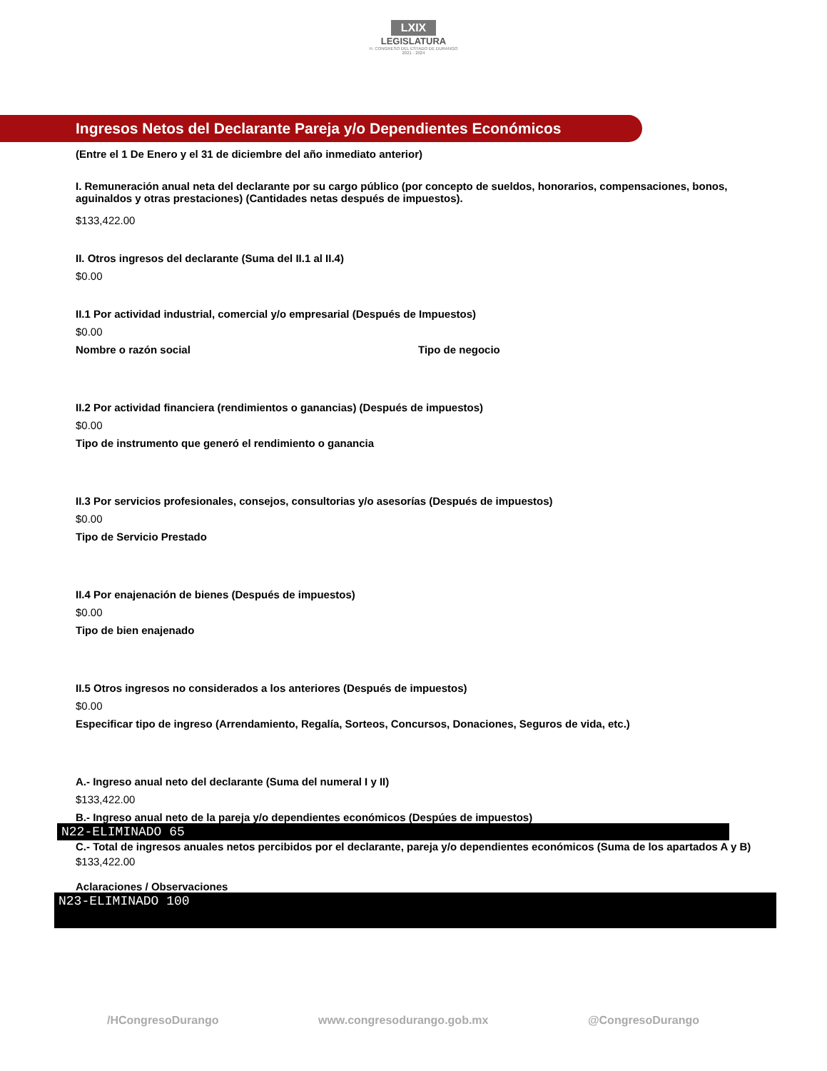LXIX
LEGISLATURA
H. CONGRESO DEL ESTADO DE DURANGO
2021 - 2024
Ingresos Netos del Declarante Pareja y/o Dependientes Económicos
(Entre el 1 De Enero y el 31 de diciembre del año inmediato anterior)
I. Remuneración anual neta del declarante por su cargo público (por concepto de sueldos, honorarios, compensaciones, bonos, aguinaldos y otras prestaciones) (Cantidades netas después de impuestos).
$133,422.00
II. Otros ingresos del declarante (Suma del II.1 al II.4)
$0.00
II.1 Por actividad industrial, comercial y/o empresarial (Después de Impuestos)
$0.00
Nombre o razón social Tipo de negocio
II.2 Por actividad financiera (rendimientos o ganancias) (Después de impuestos)
$0.00
Tipo de instrumento que generó el rendimiento o ganancia
II.3 Por servicios profesionales, consejos, consultorias y/o asesorías (Después de impuestos)
$0.00
Tipo de Servicio Prestado
II.4 Por enajenación de bienes (Después de impuestos)
$0.00
Tipo de bien enajenado
II.5 Otros ingresos no considerados a los anteriores (Después de impuestos)
$0.00
Especificar tipo de ingreso (Arrendamiento, Regalía, Sorteos, Concursos, Donaciones, Seguros de vida, etc.)
A.- Ingreso anual neto del declarante (Suma del numeral I y II)
$133,422.00
B.- Ingreso anual neto de la pareja y/o dependientes económicos (Despúes de impuestos)
N22-ELIMINADO 65
C.- Total de ingresos anuales netos percibidos por el declarante, pareja y/o dependientes económicos (Suma de los apartados A y B)
$133,422.00
Aclaraciones / Observaciones
N23-ELIMINADO 100
/HCongresoDurango www.congresodurango.gob.mx @CongresoDurango